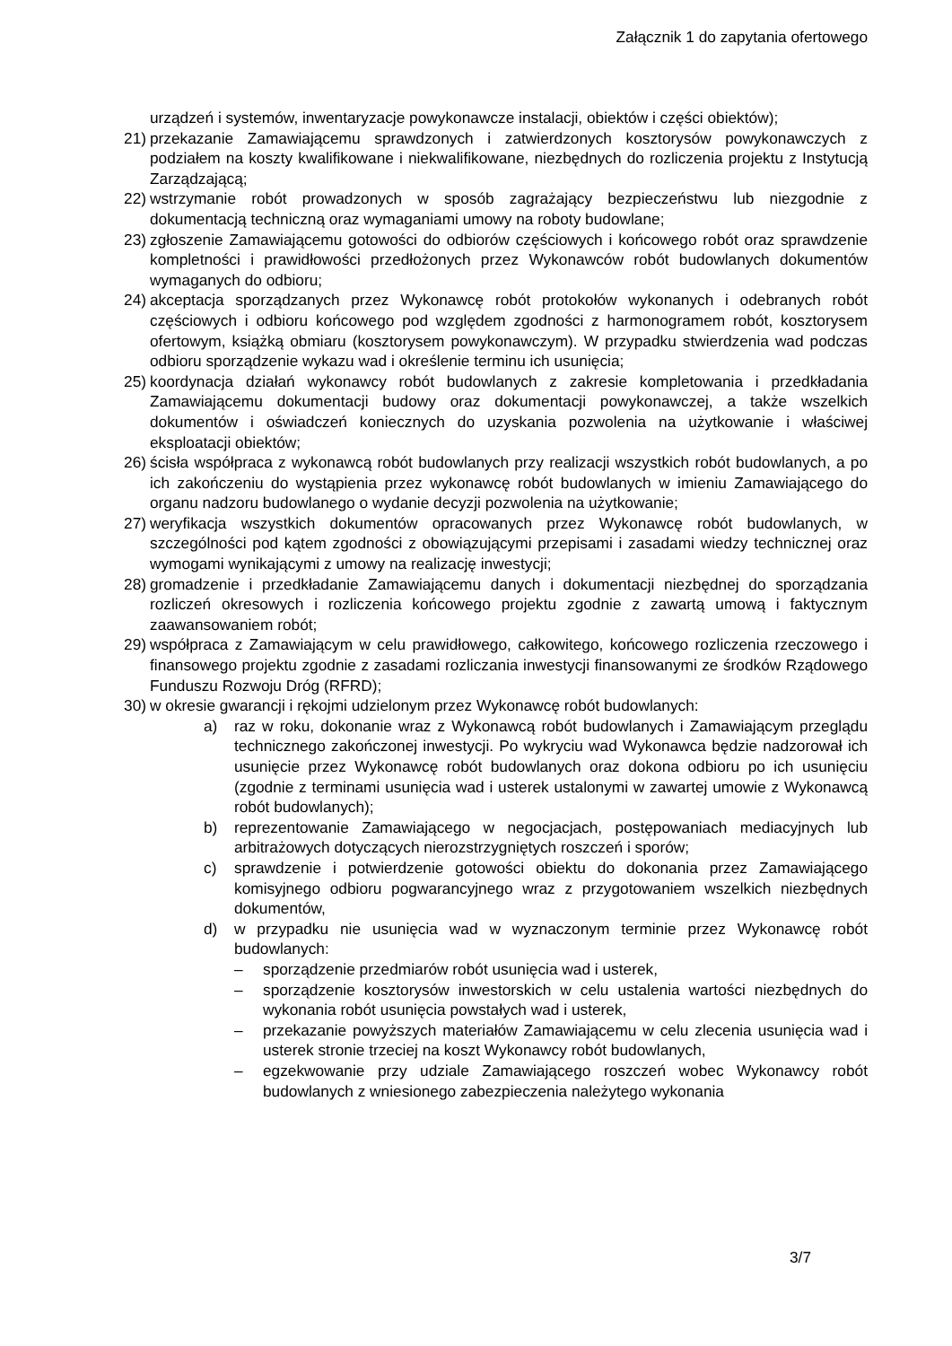Załącznik 1 do zapytania ofertowego
urządzeń i systemów, inwentaryzacje powykonawcze instalacji, obiektów i części obiektów);
21) przekazanie Zamawiającemu sprawdzonych i zatwierdzonych kosztorysów powykonawczych z podziałem na koszty kwalifikowane i niekwalifikowane, niezbędnych do rozliczenia projektu z Instytucją Zarządzającą;
22) wstrzymanie robót prowadzonych w sposób zagrażający bezpieczeństwu lub niezgodnie z dokumentacją techniczną oraz wymaganiami umowy na roboty budowlane;
23) zgłoszenie Zamawiającemu gotowości do odbiorów częściowych i końcowego robót oraz sprawdzenie kompletności i prawidłowości przedłożonych przez Wykonawców robót budowlanych dokumentów wymaganych do odbioru;
24) akceptacja sporządzanych przez Wykonawcę robót protokołów wykonanych i odebranych robót częściowych i odbioru końcowego pod względem zgodności z harmonogramem robót, kosztorysem ofertowym, książką obmiaru (kosztorysem powykonawczym). W przypadku stwierdzenia wad podczas odbioru sporządzenie wykazu wad i określenie terminu ich usunięcia;
25) koordynacja działań wykonawcy robót budowlanych z zakresie kompletowania i przedkładania Zamawiającemu dokumentacji budowy oraz dokumentacji powykonawczej, a także wszelkich dokumentów i oświadczeń koniecznych do uzyskania pozwolenia na użytkowanie i właściwej eksploatacji obiektów;
26) ścisła współpraca z wykonawcą robót budowlanych przy realizacji wszystkich robót budowlanych, a po ich zakończeniu do wystąpienia przez wykonawcę robót budowlanych w imieniu Zamawiającego do organu nadzoru budowlanego o wydanie decyzji pozwolenia na użytkowanie;
27) weryfikacja wszystkich dokumentów opracowanych przez Wykonawcę robót budowlanych, w szczególności pod kątem zgodności z obowiązującymi przepisami i zasadami wiedzy technicznej oraz wymogami wynikającymi z umowy na realizację inwestycji;
28) gromadzenie i przedkładanie Zamawiającemu danych i dokumentacji niezbędnej do sporządzania rozliczeń okresowych i rozliczenia końcowego projektu zgodnie z zawartą umową i faktycznym zaawansowaniem robót;
29) współpraca z Zamawiającym w celu prawidłowego, całkowitego, końcowego rozliczenia rzeczowego i finansowego projektu zgodnie z zasadami rozliczania inwestycji finansowanymi ze środków Rządowego Funduszu Rozwoju Dróg (RFRD);
30) w okresie gwarancji i rękojmi udzielonym przez Wykonawcę robót budowlanych:
a) raz w roku, dokonanie wraz z Wykonawcą robót budowlanych i Zamawiającym przeglądu technicznego zakończonej inwestycji. Po wykryciu wad Wykonawca będzie nadzorował ich usunięcie przez Wykonawcę robót budowlanych oraz dokona odbioru po ich usunięciu (zgodnie z terminami usunięcia wad i usterek ustalonymi w zawartej umowie z Wykonawcą robót budowlanych);
b) reprezentowanie Zamawiającego w negocjacjach, postępowaniach mediacyjnych lub arbitrażowych dotyczących nierozstrzygniętych roszczeń i sporów;
c) sprawdzenie i potwierdzenie gotowości obiektu do dokonania przez Zamawiającego komisyjnego odbioru pogwarancyjnego wraz z przygotowaniem wszelkich niezbędnych dokumentów,
d) w przypadku nie usunięcia wad w wyznaczonym terminie przez Wykonawcę robót budowlanych:
– sporządzenie przedmiarów robót usunięcia wad i usterek,
– sporządzenie kosztorysów inwestorskich w celu ustalenia wartości niezbędnych do wykonania robót usunięcia powstałych wad i usterek,
– przekazanie powyższych materiałów Zamawiającemu w celu zlecenia usunięcia wad i usterek stronie trzeciej na koszt Wykonawcy robót budowlanych,
– egzekwowanie przy udziale Zamawiającego roszczeń wobec Wykonawcy robót budowlanych z wniesionego zabezpieczenia należytego wykonania
3/7